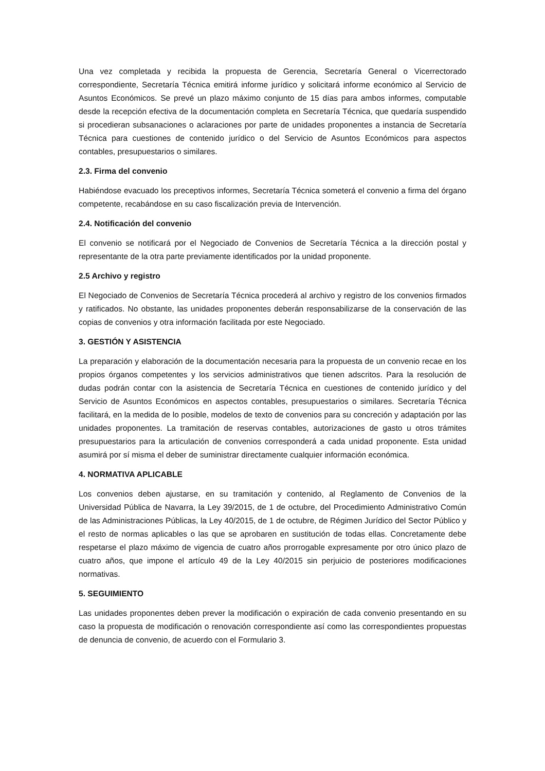Una vez completada y recibida la propuesta de Gerencia, Secretaría General o Vicerrectorado correspondiente, Secretaría Técnica emitirá informe jurídico y solicitará informe económico al Servicio de Asuntos Económicos. Se prevé un plazo máximo conjunto de 15 días para ambos informes, computable desde la recepción efectiva de la documentación completa en Secretaría Técnica, que quedaría suspendido si procedieran subsanaciones o aclaraciones por parte de unidades proponentes a instancia de Secretaría Técnica para cuestiones de contenido jurídico o del Servicio de Asuntos Económicos para aspectos contables, presupuestarios o similares.
2.3. Firma del convenio
Habiéndose evacuado los preceptivos informes, Secretaría Técnica someterá el convenio a firma del órgano competente, recabándose en su caso fiscalización previa de Intervención.
2.4. Notificación del convenio
El convenio se notificará por el Negociado de Convenios de Secretaría Técnica a la dirección postal y representante de la otra parte previamente identificados por la unidad proponente.
2.5 Archivo y registro
El Negociado de Convenios de Secretaría Técnica procederá al archivo y registro de los convenios firmados y ratificados. No obstante, las unidades proponentes deberán responsabilizarse de la conservación de las copias de convenios y otra información facilitada por este Negociado.
3. GESTIÓN Y ASISTENCIA
La preparación y elaboración de la documentación necesaria para la propuesta de un convenio recae en los propios órganos competentes y los servicios administrativos que tienen adscritos. Para la resolución de dudas podrán contar con la asistencia de Secretaría Técnica en cuestiones de contenido jurídico y del Servicio de Asuntos Económicos en aspectos contables, presupuestarios o similares. Secretaría Técnica facilitará, en la medida de lo posible, modelos de texto de convenios para su concreción y adaptación por las unidades proponentes. La tramitación de reservas contables, autorizaciones de gasto u otros trámites presupuestarios para la articulación de convenios corresponderá a cada unidad proponente. Esta unidad asumirá por sí misma el deber de suministrar directamente cualquier información económica.
4. NORMATIVA APLICABLE
Los convenios deben ajustarse, en su tramitación y contenido, al Reglamento de Convenios de la Universidad Pública de Navarra, la Ley 39/2015, de 1 de octubre, del Procedimiento Administrativo Común de las Administraciones Públicas, la Ley 40/2015, de 1 de octubre, de Régimen Jurídico del Sector Público y el resto de normas aplicables o las que se aprobaren en sustitución de todas ellas. Concretamente debe respetarse el plazo máximo de vigencia de cuatro años prorrogable expresamente por otro único plazo de cuatro años, que impone el artículo 49 de la Ley 40/2015 sin perjuicio de posteriores modificaciones normativas.
5. SEGUIMIENTO
Las unidades proponentes deben prever la modificación o expiración de cada convenio presentando en su caso la propuesta de modificación o renovación correspondiente así como las correspondientes propuestas de denuncia de convenio, de acuerdo con el Formulario 3.